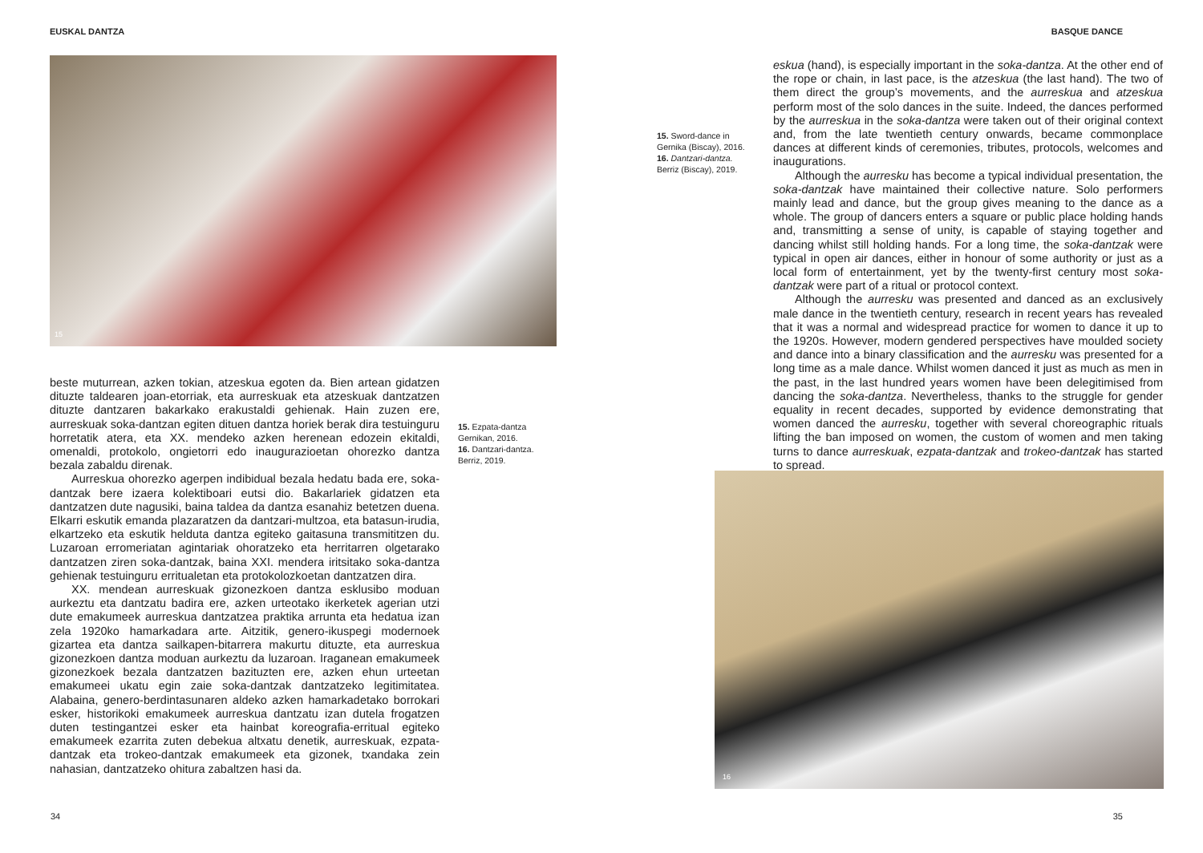EUSKAL DANTZA
15
beste muturrean, azken tokian, atzeskua egoten da. Bien artean gidatzen dituzte taldearen joan-etorriak, eta aurreskuak eta atzeskuak dantzatzen dituzte dantzaren bakarkako erakustaldi gehienak. Hain zuzen ere, aurreskuak soka-dantzan egiten dituen dantza horiek berak dira testuinguru horretatik atera, eta XX. mendeko azken herenean edozein ekitaldi, omenaldi, protokolo, ongietorri edo inaugurazioetan ohorezko dantza bezala zabaldu direnak.
Aurreskua ohorezko agerpen indibidual bezala hedatu bada ere, soka-dantzak bere izaera kolektiboari eutsi dio. Bakarlariek gidatzen eta dantzatzen dute nagusiki, baina taldea da dantza esanahiz betetzen duena. Elkarri eskutik emanda plazaratzen da dantzari-multzoa, eta batasun-irudia, elkartzeko eta eskutik helduta dantza egiteko gaitasuna transmititzen du. Luzaroan erromeriatan agintariak ohoratzeko eta herritarren olgetarako dantzatzen ziren soka-dantzak, baina XXI. mendera iritsitako soka-dantza gehienak testuinguru erritualetan eta protokolozkoetan dantzatzen dira.
XX. mendean aurreskuak gizonezkoen dantza esklusibo moduan aurkeztu eta dantzatu badira ere, azken urteotako ikerketek agerian utzi dute emakumeek aurreskua dantzatzea praktika arrunta eta hedatua izan zela 1920ko hamarkadara arte. Aitzitik, genero-ikuspegi modernoek gizartea eta dantza sailkapen-bitarrera makurtu dituzte, eta aurreskua gizonezkoen dantza moduan aurkeztu da luzaroan. Iraganean emakumeek gizonezkoek bezala dantzatzen bazituzten ere, azken ehun urteetan emakumeei ukatu egin zaie soka-dantzak dantzatzeko legitimitatea. Alabaina, genero-berdintasunaren aldeko azken hamarkadetako borrokari esker, historikoki emakumeek aurreskua dantzatu izan dutela frogatzen duten testingantzei esker eta hainbat koreografia-erritual egiteko emakumeek ezarrita zuten debekua altxatu denetik, aurreskuak, ezpata-dantzak eta trokeo-dantzak emakumeek eta gizonek, txandaka zein nahasian, dantzatzeko ohitura zabaltzen hasi da.
15. Ezpata-dantza Gernikan, 2016.
16. Dantzari-dantza. Berriz, 2019.
34
BASQUE DANCE
15. Sword-dance in Gernika (Biscay), 2016.
16. Dantzari-dantza. Berriz (Biscay), 2019.
eskua (hand), is especially important in the soka-dantza. At the other end of the rope or chain, in last pace, is the atzeskua (the last hand). The two of them direct the group’s movements, and the aurreskua and atzeskua perform most of the solo dances in the suite. Indeed, the dances performed by the aurreskua in the soka-dantza were taken out of their original context and, from the late twentieth century onwards, became commonplace dances at different kinds of ceremonies, tributes, protocols, welcomes and inaugurations.
Although the aurresku has become a typical individual presentation, the soka-dantzak have maintained their collective nature. Solo performers mainly lead and dance, but the group gives meaning to the dance as a whole. The group of dancers enters a square or public place holding hands and, transmitting a sense of unity, is capable of staying together and dancing whilst still holding hands. For a long time, the soka-dantzak were typical in open air dances, either in honour of some authority or just as a local form of entertainment, yet by the twenty-first century most soka-dantzak were part of a ritual or protocol context.
Although the aurresku was presented and danced as an exclusively male dance in the twentieth century, research in recent years has revealed that it was a normal and widespread practice for women to dance it up to the 1920s. However, modern gendered perspectives have moulded society and dance into a binary classification and the aurresku was presented for a long time as a male dance. Whilst women danced it just as much as men in the past, in the last hundred years women have been delegitimised from dancing the soka-dantza. Nevertheless, thanks to the struggle for gender equality in recent decades, supported by evidence demonstrating that women danced the aurresku, together with several choreographic rituals lifting the ban imposed on women, the custom of women and men taking turns to dance aurreskuak, ezpata-dantzak and trokeo-dantzak has started to spread.
16
35